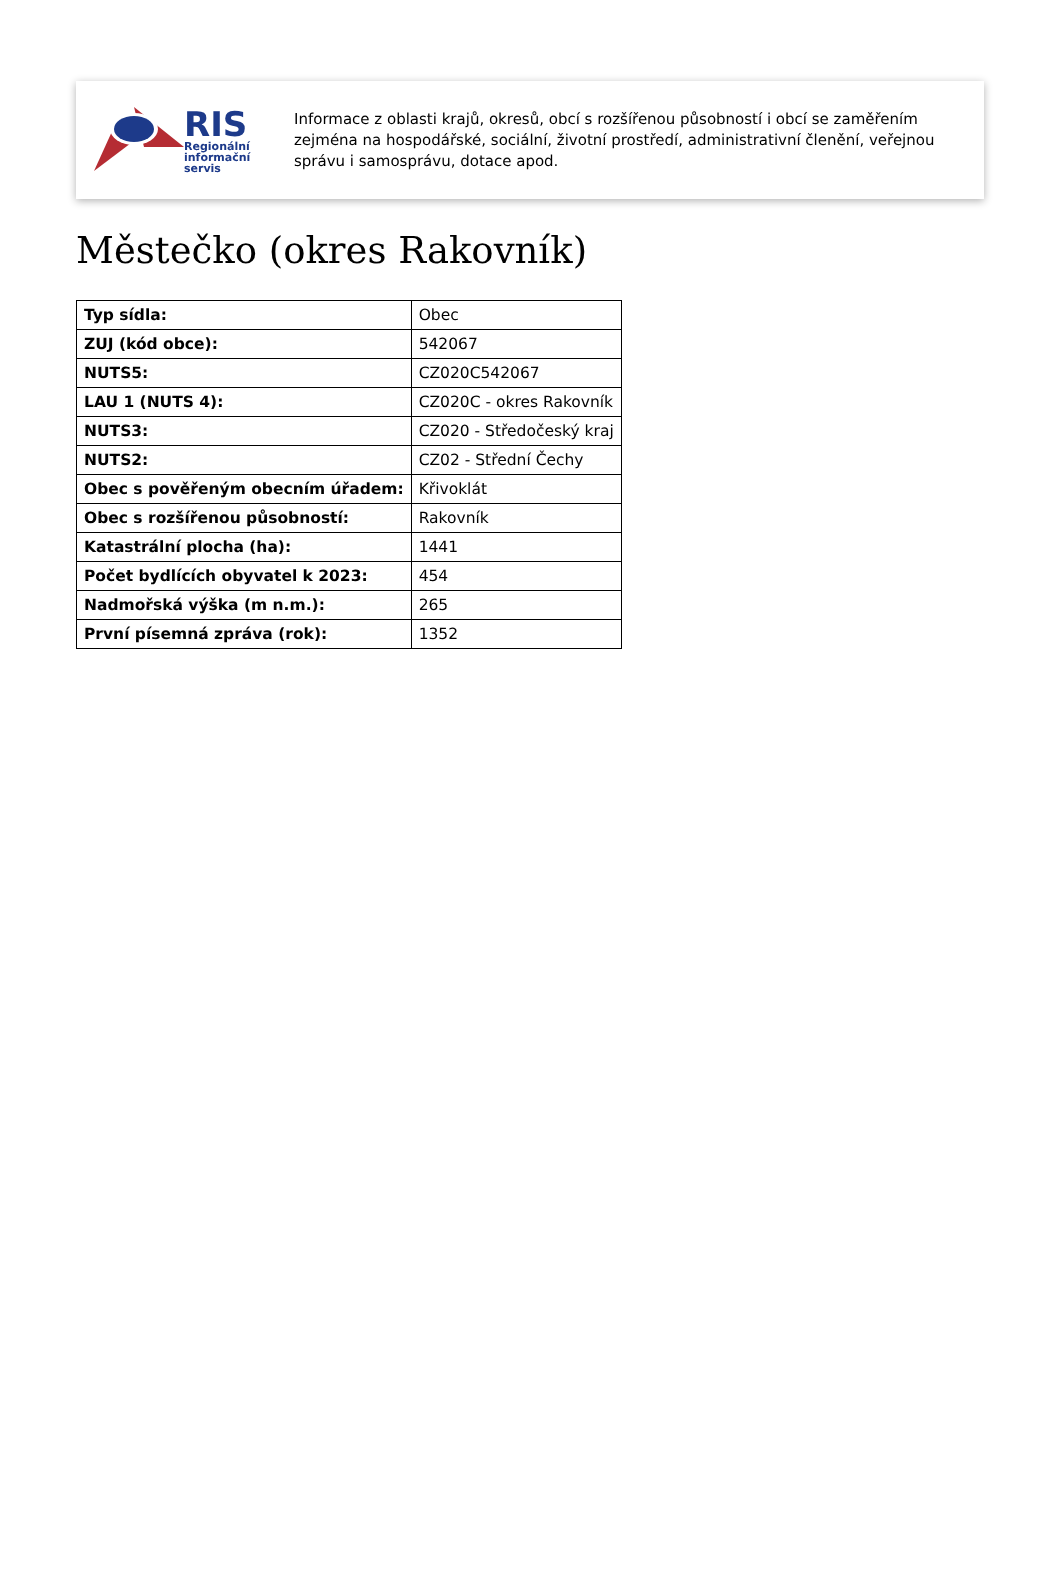RIS
Regionální
informační
servis
Informace z oblasti krajů, okresů, obcí s rozšířenou působností i obcí se zaměřením zejména na hospodářské, sociální, životní prostředí, administrativní členění, veřejnou správu i samosprávu, dotace apod.
Městečko (okres Rakovník)
| Typ sídla: | Obec |
| ZUJ (kód obce): | 542067 |
| NUTS5: | CZ020C542067 |
| LAU 1 (NUTS 4): | CZ020C - okres Rakovník |
| NUTS3: | CZ020 - Středočeský kraj |
| NUTS2: | CZ02 - Střední Čechy |
| Obec s pověřeným obecním úřadem: | Křivoklát |
| Obec s rozšířenou působností: | Rakovník |
| Katastrální plocha (ha): | 1441 |
| Počet bydlících obyvatel k 2023: | 454 |
| Nadmořská výška (m n.m.): | 265 |
| První písemná zpráva (rok): | 1352 |